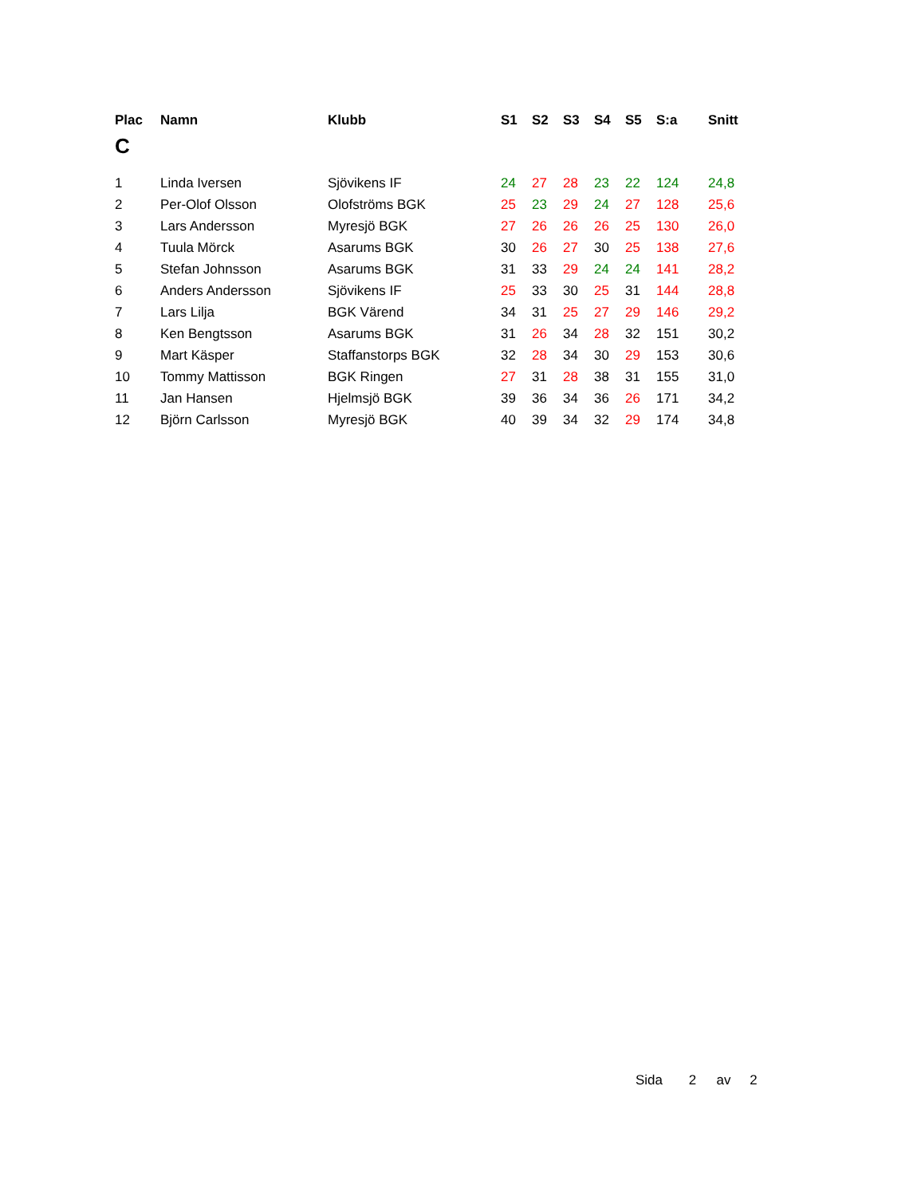| Plac | Namn | Klubb | S1 | S2 | S3 | S4 | S5 | S:a | Snitt |
| --- | --- | --- | --- | --- | --- | --- | --- | --- | --- |
| C | | | | | | | | | |
| 1 | Linda Iversen | Sjövikens IF | 24 | 27 | 28 | 23 | 22 | 124 | 24,8 |
| 2 | Per-Olof Olsson | Olofströms BGK | 25 | 23 | 29 | 24 | 27 | 128 | 25,6 |
| 3 | Lars Andersson | Myresjö BGK | 27 | 26 | 26 | 26 | 25 | 130 | 26,0 |
| 4 | Tuula Mörck | Asarums BGK | 30 | 26 | 27 | 30 | 25 | 138 | 27,6 |
| 5 | Stefan Johnsson | Asarums BGK | 31 | 33 | 29 | 24 | 24 | 141 | 28,2 |
| 6 | Anders Andersson | Sjövikens IF | 25 | 33 | 30 | 25 | 31 | 144 | 28,8 |
| 7 | Lars Lilja | BGK Värend | 34 | 31 | 25 | 27 | 29 | 146 | 29,2 |
| 8 | Ken Bengtsson | Asarums BGK | 31 | 26 | 34 | 28 | 32 | 151 | 30,2 |
| 9 | Mart Käsper | Staffanstorps BGK | 32 | 28 | 34 | 30 | 29 | 153 | 30,6 |
| 10 | Tommy Mattisson | BGK Ringen | 27 | 31 | 28 | 38 | 31 | 155 | 31,0 |
| 11 | Jan Hansen | Hjelmsjö BGK | 39 | 36 | 34 | 36 | 26 | 171 | 34,2 |
| 12 | Björn Carlsson | Myresjö BGK | 40 | 39 | 34 | 32 | 29 | 174 | 34,8 |
Sida 2 av 2